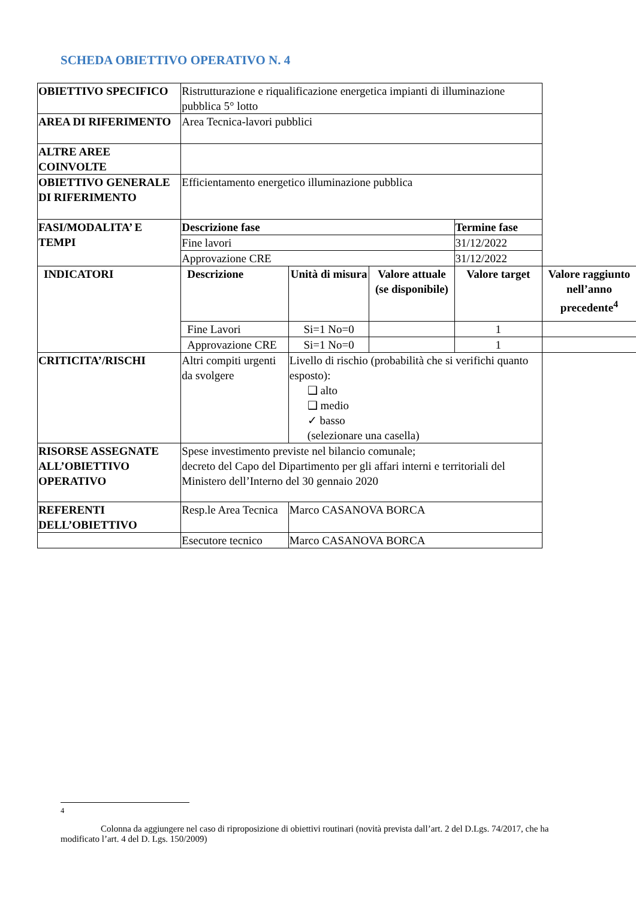SCHEDA OBIETTIVO OPERATIVO N. 4
| OBIETTIVO SPECIFICO | Ristrutturazione e riqualificazione energetica impianti di illuminazione pubblica 5° lotto | | | | |
| AREA DI RIFERIMENTO | Area Tecnica-lavori pubblici | | | | |
| ALTRE AREE COINVOLTE | | | | | |
| OBIETTIVO GENERALE DI RIFERIMENTO | Efficientamento energetico illuminazione pubblica | | | | |
| FASI/MODALITA’ E TEMPI | Descrizione fase | | | Termine fase | |
| | Fine lavori | | | 31/12/2022 | |
| | Approvazione CRE | | | 31/12/2022 | |
| INDICATORI | Descrizione | Unità di misura | Valore attuale (se disponibile) | Valore target | Valore raggiunto nell’anno precedente<sup>4</sup> |
| | Fine Lavori | Si=1 No=0 | | 1 | |
| | Approvazione CRE | Si=1 No=0 | | 1 | |
| CRITICITA’/RISCHI | Altri compiti urgenti da svolgere | Livello di rischio (probabilità che si verifichi quanto esposto): ❑ alto ❑ medio ✓ basso (selezionare una casella) | | | |
| RISORSE ASSEGNATE ALL’OBIETTIVO OPERATIVO | Spese investimento previste nel bilancio comunale; decreto del Capo del Dipartimento per gli affari interni e territoriali del Ministero dell’Interno del 30 gennaio 2020 | | | | |
| REFERENTI DELL’OBIETTIVO | Resp.le Area Tecnica | Marco CASANOVA BORCA | | | |
| | Esecutore tecnico | Marco CASANOVA BORCA | | | |
<sup>4</sup>
Colonna da aggiungere nel caso di riproposizione di obiettivi routinari (novità prevista dall’art. 2 del D.Lgs. 74/2017, che ha modificato l’art. 4 del D. Lgs. 150/2009)